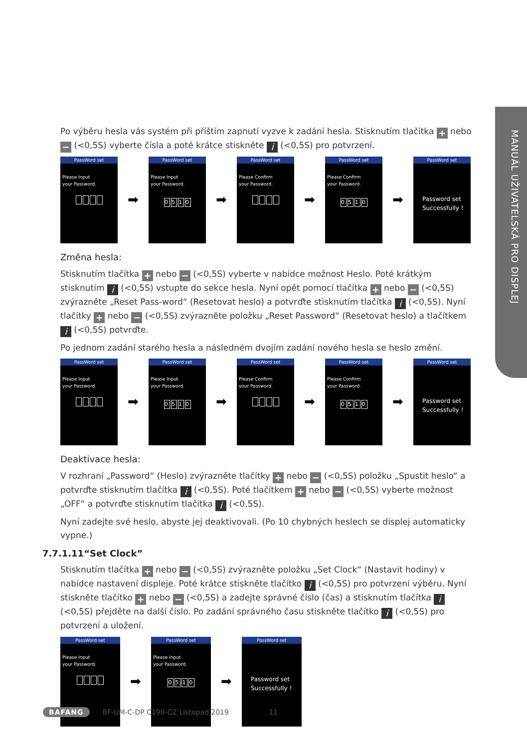MANUÁL UŽIVATELSKÁ PRO DISPLEJ
Po výběru hesla vás systém při příštím zapnutí vyzve k zadání hesla. Stisknutím tlačítka + nebo − (<0,5S) vyberte čísla a poté krátce stiskněte i (<0,5S) pro potvrzení.
PassWord set
Please Input
your Password.
➡
PassWord set
Please Input
your Password.
0510
➡
PassWord set
Please Confirm
your Password.
➡
PassWord set
Please Confirm
your Password.
0510
➡
PassWord set
Password set
Successfully !
Změna hesla:
Stisknutím tlačítka + nebo − (<0,5S) vyberte v nabídce možnost Heslo. Poté krátkým stisknutím i (<0,5S) vstupte do sekce hesla. Nyní opět pomocí tlačítka + nebo − (<0,5S) zvýrazněte „Reset Pass-word“ (Resetovat heslo) a potvrďte stisknutím tlačítka i (<0,5S). Nyní tlačítky + nebo − (<0,5S) zvýrazněte položku „Reset Password“ (Resetovat heslo) a tlačítkem i (<0,5S) potvrďte.
Po jednom zadání starého hesla a následném dvojím zadání nového hesla se heslo změní.
PassWord set
Please Input
your Password.
➡
PassWord set
Please Input
your Password.
0510
➡
PassWord set
Please Confirm
your Password.
➡
PassWord set
Please Confirm
your Password.
0510
➡
PassWord set
Password set
Successfully !
Deaktivace hesla:
V rozhraní „Password“ (Heslo) zvýrazněte tlačítky + nebo − (<0,5S) položku „Spustit heslo“ a potvrďte stisknutím tlačítka i (<0,5S). Poté tlačítkem + nebo − (<0,5S) vyberte možnost „OFF“ a potvrďte stisknutím tlačítka i (<0,5S).
Nyní zadejte své heslo, abyste jej deaktivovali. (Po 10 chybných heslech se displej automaticky vypne.)
7.7.1.11“Set Clock”
Stisknutím tlačítka + nebo − (<0,5S) zvýrazněte položku „Set Clock“ (Nastavit hodiny) v nabídce nastavení displeje. Poté krátce stiskněte tlačítko i (<0,5S) pro potvrzení výběru. Nyní stiskněte tlačítko + nebo − (<0,5S) a zadejte správné číslo (čas) a stisknutím tlačítka i (<0,5S) přejděte na další číslo. Po zadání správného času stiskněte tlačítko i (<0,5S) pro potvrzení a uložení.
PassWord set
Please Input
your Password.
➡
PassWord set
Please Input
your Password.
0510
➡
PassWord set
Password set
Successfully !
BAFANG BF-UM-C-DP C190-CZ Listopad 2019 11